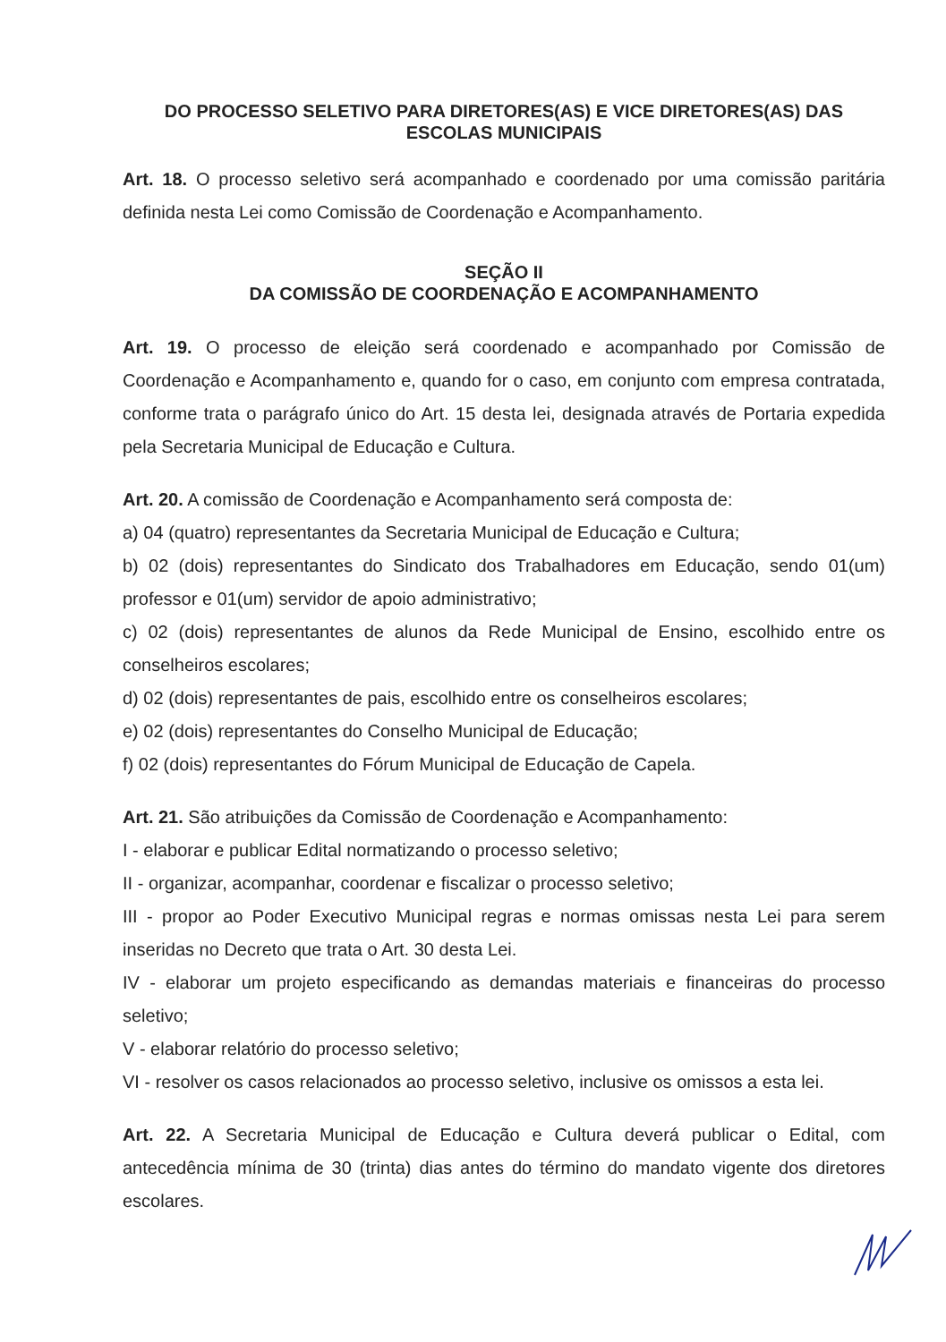DO PROCESSO SELETIVO PARA DIRETORES(AS) E VICE DIRETORES(AS) DAS ESCOLAS MUNICIPAIS
Art. 18. O processo seletivo será acompanhado e coordenado por uma comissão paritária definida nesta Lei como Comissão de Coordenação e Acompanhamento.
SEÇÃO II
DA COMISSÃO DE COORDENAÇÃO E ACOMPANHAMENTO
Art. 19. O processo de eleição será coordenado e acompanhado por Comissão de Coordenação e Acompanhamento e, quando for o caso, em conjunto com empresa contratada, conforme trata o parágrafo único do Art. 15 desta lei, designada através de Portaria expedida pela Secretaria Municipal de Educação e Cultura.
Art. 20. A comissão de Coordenação e Acompanhamento será composta de:
a) 04 (quatro) representantes da Secretaria Municipal de Educação e Cultura;
b) 02 (dois) representantes do Sindicato dos Trabalhadores em Educação, sendo 01(um) professor e 01(um) servidor de apoio administrativo;
c) 02 (dois) representantes de alunos da Rede Municipal de Ensino, escolhido entre os conselheiros escolares;
d) 02 (dois) representantes de pais, escolhido entre os conselheiros escolares;
e) 02 (dois) representantes do Conselho Municipal de Educação;
f) 02 (dois) representantes do Fórum Municipal de Educação de Capela.
Art. 21. São atribuições da Comissão de Coordenação e Acompanhamento:
I - elaborar e publicar Edital normatizando o processo seletivo;
II - organizar, acompanhar, coordenar e fiscalizar o processo seletivo;
III - propor ao Poder Executivo Municipal regras e normas omissas nesta Lei para serem inseridas no Decreto que trata o Art. 30 desta Lei.
IV - elaborar um projeto especificando as demandas materiais e financeiras do processo seletivo;
V - elaborar relatório do processo seletivo;
VI - resolver os casos relacionados ao processo seletivo, inclusive os omissos a esta lei.
Art. 22. A Secretaria Municipal de Educação e Cultura deverá publicar o Edital, com antecedência mínima de 30 (trinta) dias antes do término do mandato vigente dos diretores escolares.